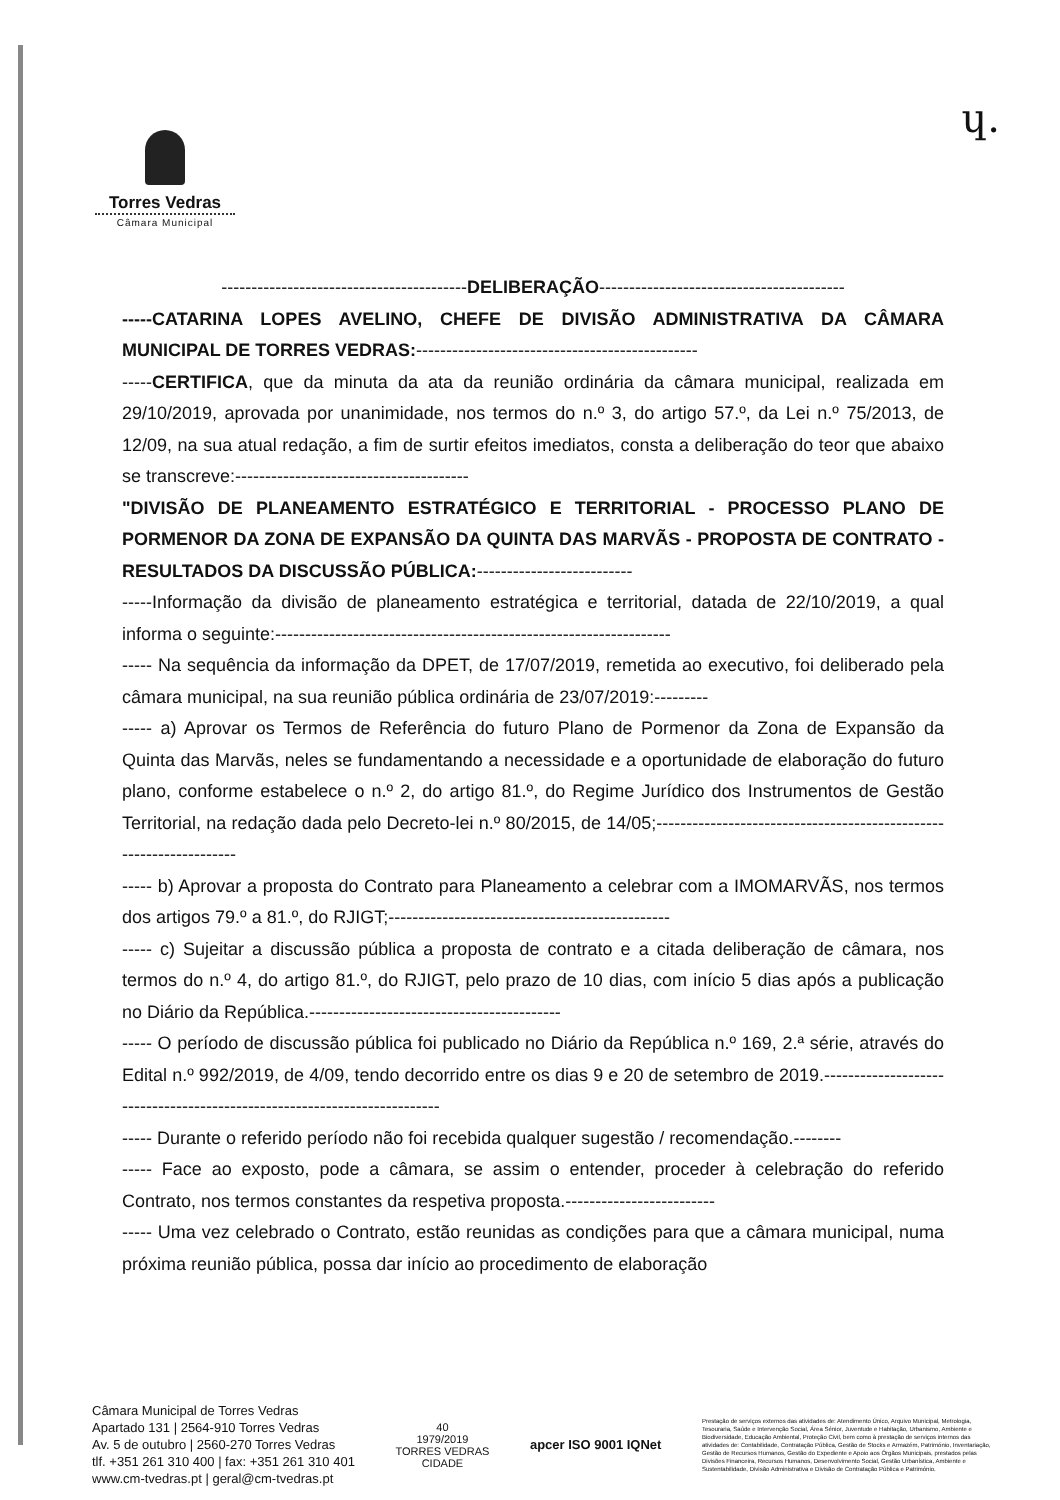Torres Vedras
Câmara Municipal
ɥ.
-----------------------------------------DELIBERAÇÃO-----------------------------------------
-----CATARINA LOPES AVELINO, CHEFE DE DIVISÃO ADMINISTRATIVA DA CÂMARA MUNICIPAL DE TORRES VEDRAS:-----------------------------------------------
-----CERTIFICA, que da minuta da ata da reunião ordinária da câmara municipal, realizada em 29/10/2019, aprovada por unanimidade, nos termos do n.º 3, do artigo 57.º, da Lei n.º 75/2013, de 12/09, na sua atual redação, a fim de surtir efeitos imediatos, consta a deliberação do teor que abaixo se transcreve:---------------------------------------
"DIVISÃO DE PLANEAMENTO ESTRATÉGICO E TERRITORIAL - PROCESSO PLANO DE PORMENOR DA ZONA DE EXPANSÃO DA QUINTA DAS MARVÃS - PROPOSTA DE CONTRATO - RESULTADOS DA DISCUSSÃO PÚBLICA:--------------------------
-----Informação da divisão de planeamento estratégica e territorial, datada de 22/10/2019, a qual informa o seguinte:------------------------------------------------------------------
----- Na sequência da informação da DPET, de 17/07/2019, remetida ao executivo, foi deliberado pela câmara municipal, na sua reunião pública ordinária de 23/07/2019:---------
----- a) Aprovar os Termos de Referência do futuro Plano de Pormenor da Zona de Expansão da Quinta das Marvãs, neles se fundamentando a necessidade e a oportunidade de elaboração do futuro plano, conforme estabelece o n.º 2, do artigo 81.º, do Regime Jurídico dos Instrumentos de Gestão Territorial, na redação dada pelo Decreto-lei n.º 80/2015, de 14/05;-------------------------------------------------------------------
----- b) Aprovar a proposta do Contrato para Planeamento a celebrar com a IMOMARVÃS, nos termos dos artigos 79.º a 81.º, do RJIGT;-----------------------------------------------
----- c) Sujeitar a discussão pública a proposta de contrato e a citada deliberação de câmara, nos termos do n.º 4, do artigo 81.º, do RJIGT, pelo prazo de 10 dias, com início 5 dias após a publicação no Diário da República.------------------------------------------
----- O período de discussão pública foi publicado no Diário da República n.º 169, 2.ª série, através do Edital n.º 992/2019, de 4/09, tendo decorrido entre os dias 9 e 20 de setembro de 2019.-------------------------------------------------------------------------
----- Durante o referido período não foi recebida qualquer sugestão / recomendação.--------
----- Face ao exposto, pode a câmara, se assim o entender, proceder à celebração do referido Contrato, nos termos constantes da respetiva proposta.-------------------------
----- Uma vez celebrado o Contrato, estão reunidas as condições para que a câmara municipal, numa próxima reunião pública, possa dar início ao procedimento de elaboração
Câmara Municipal de Torres Vedras
Apartado 131 | 2564-910 Torres Vedras
Av. 5 de outubro | 2560-270 Torres Vedras
tlf. +351 261 310 400 | fax: +351 261 310 401
www.cm-tvedras.pt | geral@cm-tvedras.pt
40
1979/2019
TORRES VEDRAS
CIDADE
apcer ISO 9001 IQNet
Prestação de serviços externos das atividades de: Atendimento Único, Arquivo Municipal, Metrologia, Tesouraria, Saúde e Intervenção Social, Área Sénior, Juventude e Habitação, Urbanismo, Ambiente e Biodiversidade, Educação Ambiental, Proteção Civil, bem como à prestação de serviços internos das atividades de: Contabilidade, Contratação Pública, Gestão de Stocks e Armazém, Património, Inventariação, Gestão de Recursos Humanos, Gestão do Expediente e Apoio aos Órgãos Municipais, prestados pelas Divisões Financeira, Recursos Humanos, Desenvolvimento Social, Gestão Urbanística, Ambiente e Sustentabilidade, Divisão Administrativa e Divisão de Contratação Pública e Património.